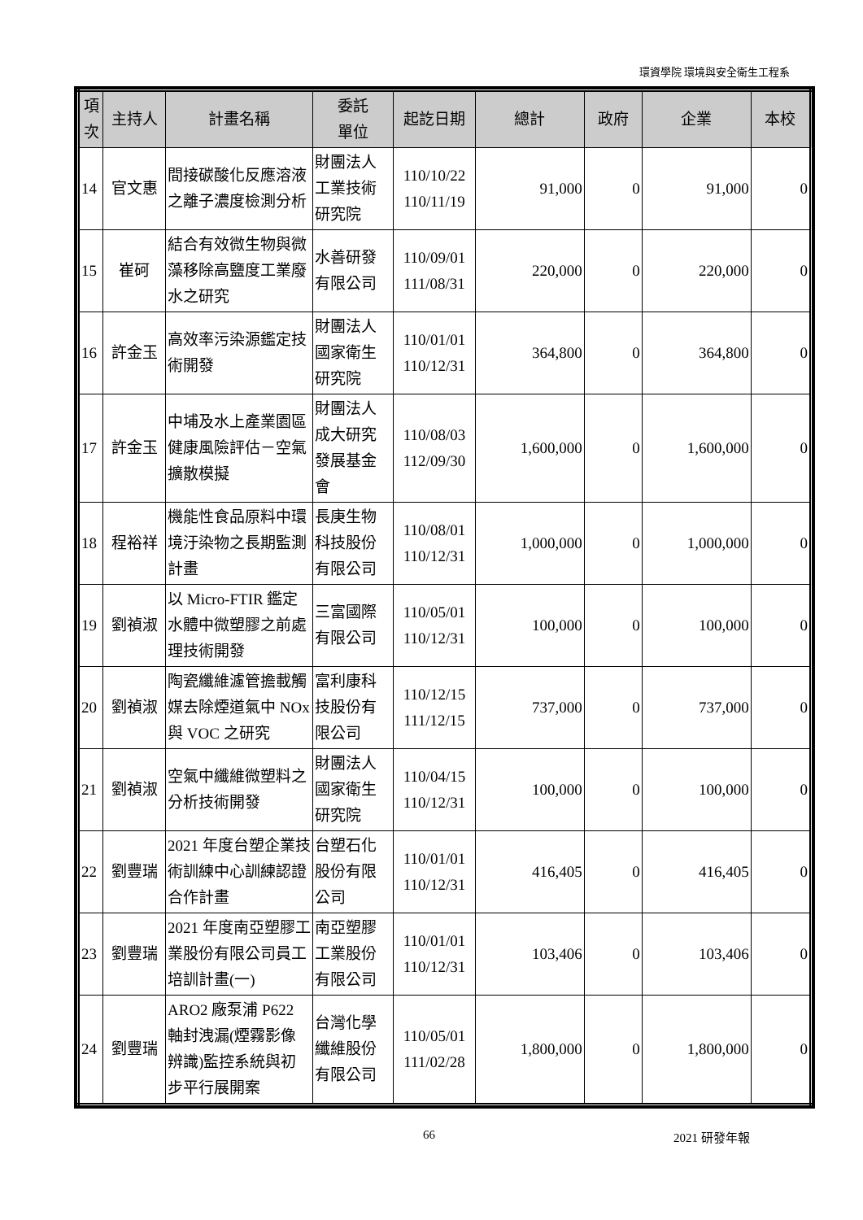環資學院 環境與安全衛生工程系
| 項次 | 主持人 | 計畫名稱 | 委託 單位 | 起訖日期 | 總計 | 政府 | 企業 | 本校 |
| --- | --- | --- | --- | --- | --- | --- | --- | --- |
| 14 | 官文惠 | 間接碳酸化反應溶液之離子濃度檢測分析 | 財團法人工業技術研究院 | 110/10/22 110/11/19 | 91,000 | 0 | 91,000 | 0 |
| 15 | 崔砢 | 結合有效微生物與微藻移除高鹽度工業廢水之研究 | 水善研發有限公司 | 110/09/01 111/08/31 | 220,000 | 0 | 220,000 | 0 |
| 16 | 許金玉 | 高效率污染源鑑定技術開發 | 財團法人國家衛生研究院 | 110/01/01 110/12/31 | 364,800 | 0 | 364,800 | 0 |
| 17 | 許金玉 | 中埔及水上產業園區健康風險評估－空氣擴散模擬 | 財團法人成大研究發展基金會 | 110/08/03 112/09/30 | 1,600,000 | 0 | 1,600,000 | 0 |
| 18 | 程裕祥 | 機能性食品原料中環境汙染物之長期監測計畫 | 長庚生物科技股份有限公司 | 110/08/01 110/12/31 | 1,000,000 | 0 | 1,000,000 | 0 |
| 19 | 劉禎淑 | 以 Micro-FTIR 鑑定水體中微塑膠之前處理技術開發 | 三富國際有限公司 | 110/05/01 110/12/31 | 100,000 | 0 | 100,000 | 0 |
| 20 | 劉禎淑 | 陶瓷纖維濾管擔載觸媒去除煙道氣中 NOx 與 VOC 之研究 | 富利康科技股份有限公司 | 110/12/15 111/12/15 | 737,000 | 0 | 737,000 | 0 |
| 21 | 劉禎淑 | 空氣中纖維微塑料之分析技術開發 | 財團法人國家衛生研究院 | 110/04/15 110/12/31 | 100,000 | 0 | 100,000 | 0 |
| 22 | 劉豐瑞 | 2021 年度台塑企業技術訓練中心訓練認證合作計畫 | 台塑石化股份有限公司 | 110/01/01 110/12/31 | 416,405 | 0 | 416,405 | 0 |
| 23 | 劉豐瑞 | 2021 年度南亞塑膠工業股份有限公司員工培訓計畫(一) | 南亞塑膠工業股份有限公司 | 110/01/01 110/12/31 | 103,406 | 0 | 103,406 | 0 |
| 24 | 劉豐瑞 | ARO2 廠泵浦 P622 軸封洩漏(煙霧影像辨識)監控系統與初步平行展開案 | 台灣化學纖維股份有限公司 | 110/05/01 111/02/28 | 1,800,000 | 0 | 1,800,000 | 0 |
66 2021 研發年報